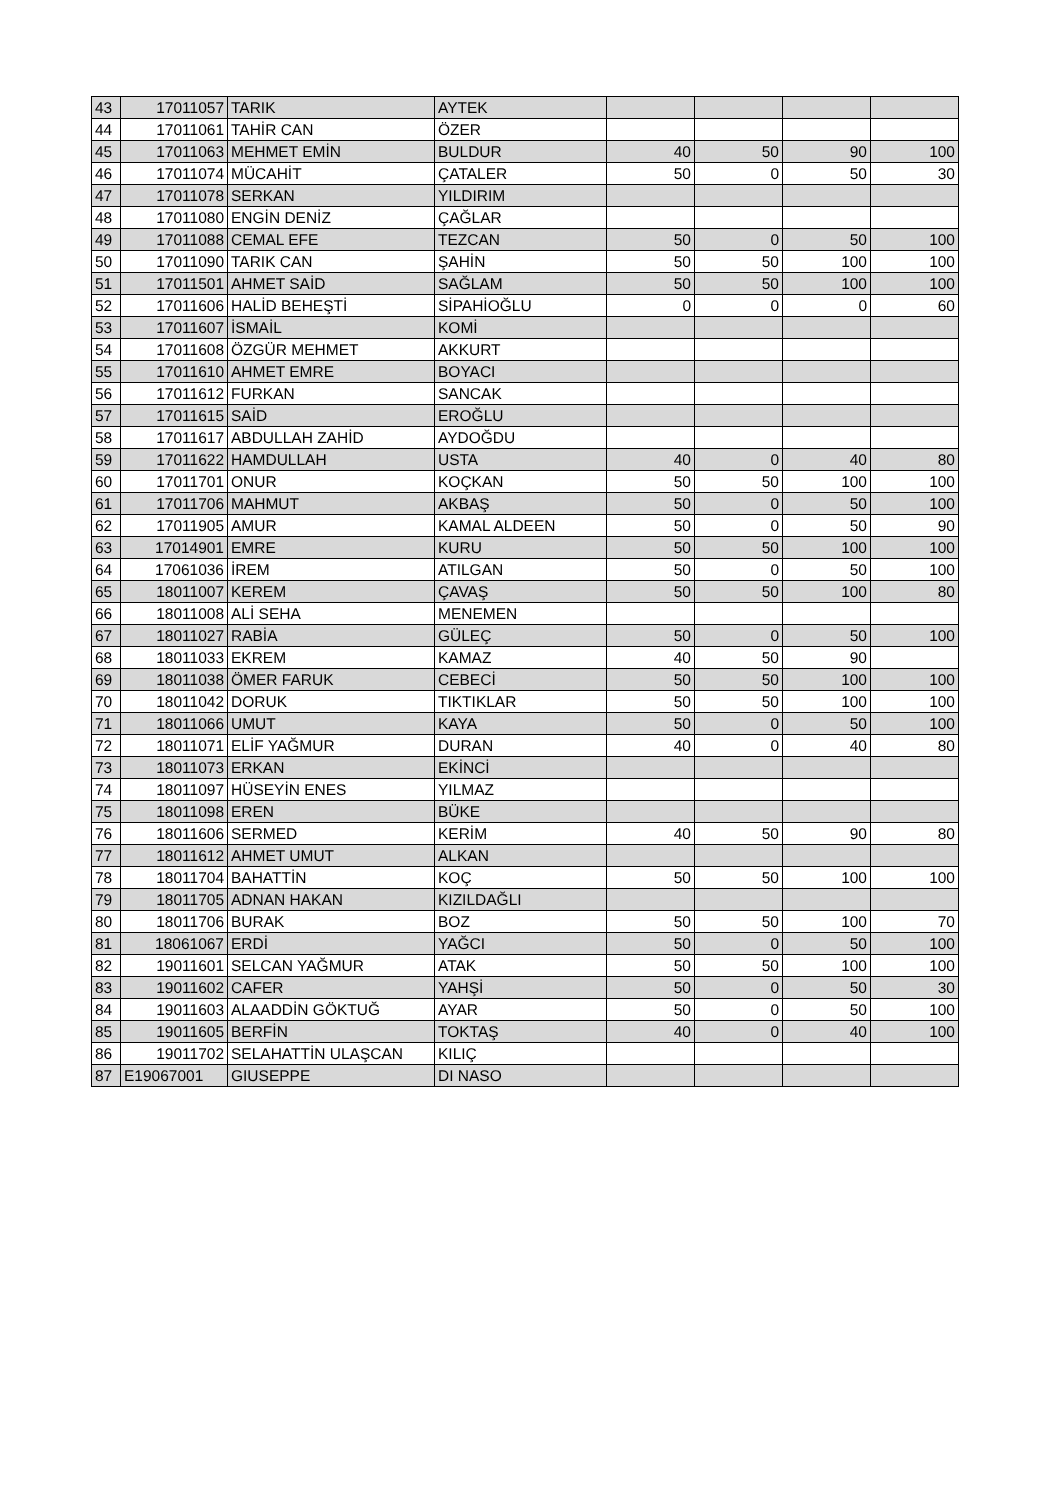| 43 | 17011057 | TARIK | AYTEK | | | | |
| 44 | 17011061 | TAHİR CAN | ÖZER | | | | |
| 45 | 17011063 | MEHMET EMİN | BULDUR | 40 | 50 | 90 | 100 |
| 46 | 17011074 | MÜCAHİT | ÇATALER | 50 | 0 | 50 | 30 |
| 47 | 17011078 | SERKAN | YILDIRIM | | | | |
| 48 | 17011080 | ENGİN DENİZ | ÇAĞLAR | | | | |
| 49 | 17011088 | CEMAL EFE | TEZCAN | 50 | 0 | 50 | 100 |
| 50 | 17011090 | TARIK CAN | ŞAHİN | 50 | 50 | 100 | 100 |
| 51 | 17011501 | AHMET SAİD | SAĞLAM | 50 | 50 | 100 | 100 |
| 52 | 17011606 | HALİD BEHEŞTİ | SİPAHİOĞLU | 0 | 0 | 0 | 60 |
| 53 | 17011607 | İSMAİL | KOMİ | | | | |
| 54 | 17011608 | ÖZGÜR MEHMET | AKKURT | | | | |
| 55 | 17011610 | AHMET EMRE | BOYACI | | | | |
| 56 | 17011612 | FURKAN | SANCAK | | | | |
| 57 | 17011615 | SAİD | EROĞLU | | | | |
| 58 | 17011617 | ABDULLAH ZAHİD | AYDOĞDU | | | | |
| 59 | 17011622 | HAMDULLAH | USTA | 40 | 0 | 40 | 80 |
| 60 | 17011701 | ONUR | KOÇKAN | 50 | 50 | 100 | 100 |
| 61 | 17011706 | MAHMUT | AKBAŞ | 50 | 0 | 50 | 100 |
| 62 | 17011905 | AMUR | KAMAL ALDEEN | 50 | 0 | 50 | 90 |
| 63 | 17014901 | EMRE | KURU | 50 | 50 | 100 | 100 |
| 64 | 17061036 | İREM | ATILGAN | 50 | 0 | 50 | 100 |
| 65 | 18011007 | KEREM | ÇAVAŞ | 50 | 50 | 100 | 80 |
| 66 | 18011008 | ALİ SEHA | MENEMEN | | | | |
| 67 | 18011027 | RABİA | GÜLEÇ | 50 | 0 | 50 | 100 |
| 68 | 18011033 | EKREM | KAMAZ | 40 | 50 | 90 | |
| 69 | 18011038 | ÖMER FARUK | CEBECİ | 50 | 50 | 100 | 100 |
| 70 | 18011042 | DORUK | TIKTIKLAR | 50 | 50 | 100 | 100 |
| 71 | 18011066 | UMUT | KAYA | 50 | 0 | 50 | 100 |
| 72 | 18011071 | ELİF YAĞMUR | DURAN | 40 | 0 | 40 | 80 |
| 73 | 18011073 | ERKAN | EKİNCİ | | | | |
| 74 | 18011097 | HÜSEYİN ENES | YILMAZ | | | | |
| 75 | 18011098 | EREN | BÜKE | | | | |
| 76 | 18011606 | SERMED | KERİM | 40 | 50 | 90 | 80 |
| 77 | 18011612 | AHMET UMUT | ALKAN | | | | |
| 78 | 18011704 | BAHATTİN | KOÇ | 50 | 50 | 100 | 100 |
| 79 | 18011705 | ADNAN HAKAN | KIZILDAĞLI | | | | |
| 80 | 18011706 | BURAK | BOZ | 50 | 50 | 100 | 70 |
| 81 | 18061067 | ERDİ | YAĞCI | 50 | 0 | 50 | 100 |
| 82 | 19011601 | SELCAN YAĞMUR | ATAK | 50 | 50 | 100 | 100 |
| 83 | 19011602 | CAFER | YAHŞİ | 50 | 0 | 50 | 30 |
| 84 | 19011603 | ALAADDİN GÖKTUĞ | AYAR | 50 | 0 | 50 | 100 |
| 85 | 19011605 | BERFİN | TOKTAŞ | 40 | 0 | 40 | 100 |
| 86 | 19011702 | SELAHATTİN ULAŞCAN | KILIÇ | | | | |
| 87 | E19067001 | GIUSEPPE | DI NASO | | | | |